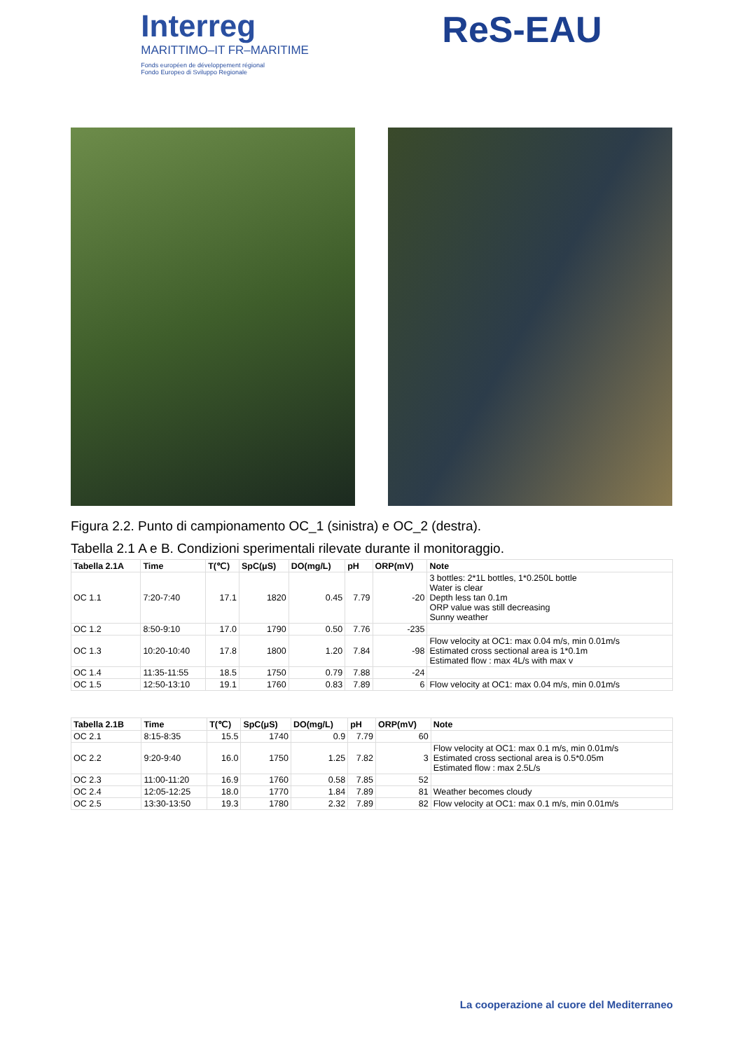Interreg
MARITTIMO–IT FR–MARITIME
Fonds européen de développement régional
Fondo Europeo di Sviluppo Regionale
ReS-EAU
Figura 2.2. Punto di campionamento OC_1 (sinistra) e OC_2 (destra).
Tabella 2.1 A e B. Condizioni sperimentali rilevate durante il monitoraggio.
| Tabella 2.1A | Time | T(℃) | SpC(μS) | DO(mg/L) | pH | ORP(mV) | Note |
| --- | --- | --- | --- | --- | --- | --- | --- |
| OC 1.1 | 7:20-7:40 | 17.1 | 1820 | 0.45 | 7.79 | -20 | 3 bottles: 2*1L bottles, 1*0.250L bottle Water is clear Depth less tan 0.1m ORP value was still decreasing Sunny weather |
| OC 1.2 | 8:50-9:10 | 17.0 | 1790 | 0.50 | 7.76 | -235 | |
| OC 1.3 | 10:20-10:40 | 17.8 | 1800 | 1.20 | 7.84 | -98 | Flow velocity at OC1: max 0.04 m/s, min 0.01m/s Estimated cross sectional area is 1*0.1m Estimated flow : max 4L/s with max v |
| OC 1.4 | 11:35-11:55 | 18.5 | 1750 | 0.79 | 7.88 | -24 | |
| OC 1.5 | 12:50-13:10 | 19.1 | 1760 | 0.83 | 7.89 | 6 | Flow velocity at OC1: max 0.04 m/s, min 0.01m/s |
| Tabella 2.1B | Time | T(℃) | SpC(μS) | DO(mg/L) | pH | ORP(mV) | Note |
| --- | --- | --- | --- | --- | --- | --- | --- |
| OC 2.1 | 8:15-8:35 | 15.5 | 1740 | 0.9 | 7.79 | 60 | |
| OC 2.2 | 9:20-9:40 | 16.0 | 1750 | 1.25 | 7.82 | 3 | Flow velocity at OC1: max 0.1 m/s, min 0.01m/s Estimated cross sectional area is 0.5*0.05m Estimated flow : max 2.5L/s |
| OC 2.3 | 11:00-11:20 | 16.9 | 1760 | 0.58 | 7.85 | 52 | |
| OC 2.4 | 12:05-12:25 | 18.0 | 1770 | 1.84 | 7.89 | 81 | Weather becomes cloudy |
| OC 2.5 | 13:30-13:50 | 19.3 | 1780 | 2.32 | 7.89 | 82 | Flow velocity at OC1: max 0.1 m/s, min 0.01m/s |
La cooperazione al cuore del Mediterraneo